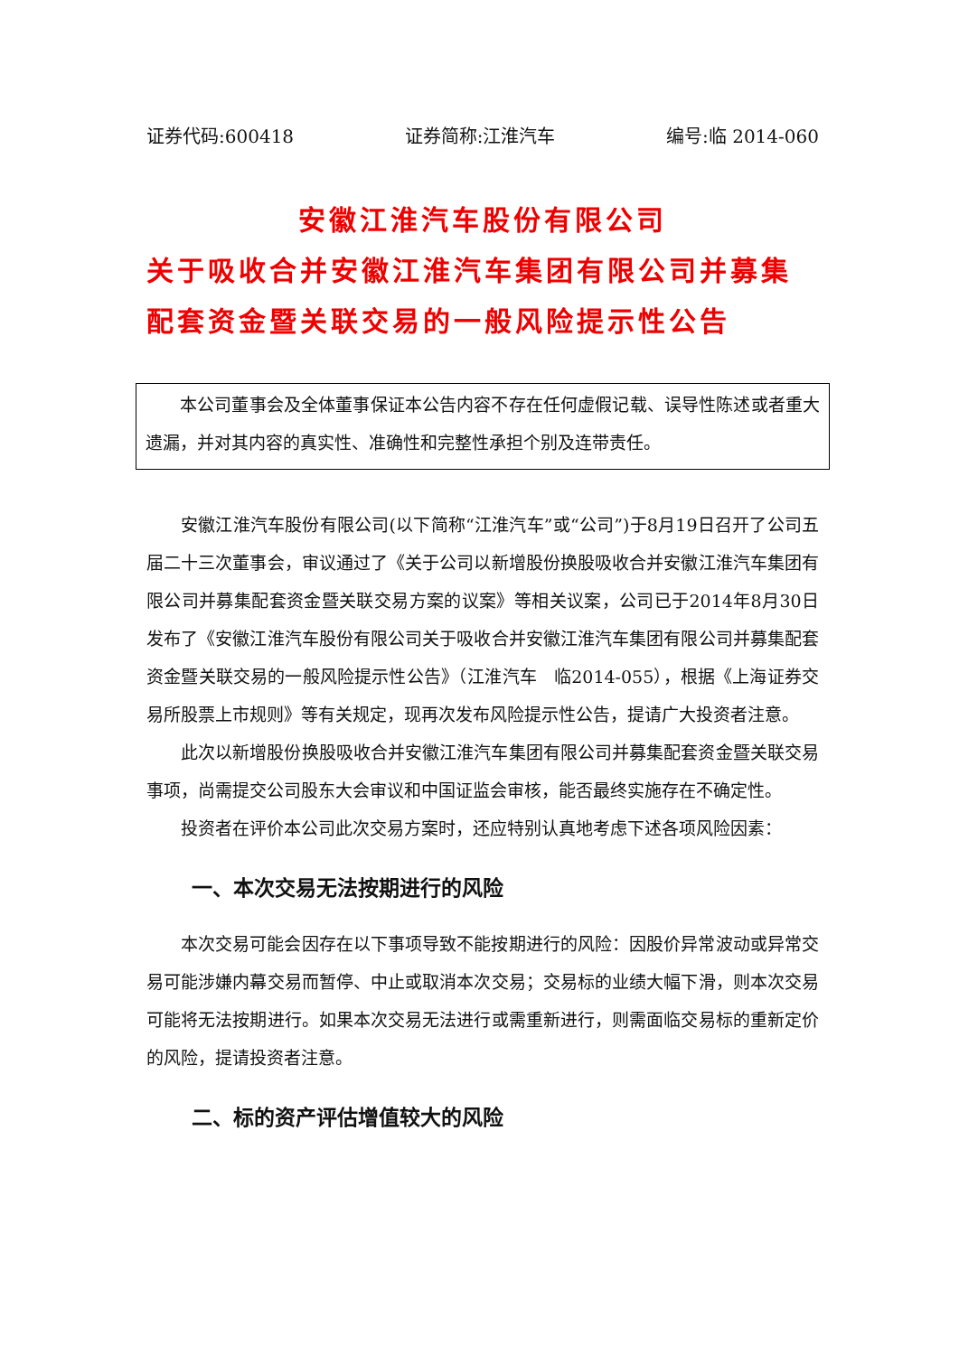证券代码:600418 证券简称:江淮汽车 编号:临 2014-060
安徽江淮汽车股份有限公司
关于吸收合并安徽江淮汽车集团有限公司并募集配套资金暨关联交易的一般风险提示性公告
本公司董事会及全体董事保证本公告内容不存在任何虚假记载、误导性陈述或者重大遗漏，并对其内容的真实性、准确性和完整性承担个别及连带责任。
安徽江淮汽车股份有限公司(以下简称“江淮汽车”或“公司”)于8月19日召开了公司五届二十三次董事会，审议通过了《关于公司以新增股份换股吸收合并安徽江淮汽车集团有限公司并募集配套资金暨关联交易方案的议案》等相关议案，公司已于2014年8月30日发布了《安徽江淮汽车股份有限公司关于吸收合并安徽江淮汽车集团有限公司并募集配套资金暨关联交易的一般风险提示性公告》（江淮汽车　临2014-055），根据《上海证券交易所股票上市规则》等有关规定，现再次发布风险提示性公告，提请广大投资者注意。
此次以新增股份换股吸收合并安徽江淮汽车集团有限公司并募集配套资金暨关联交易事项，尚需提交公司股东大会审议和中国证监会审核，能否最终实施存在不确定性。
投资者在评价本公司此次交易方案时，还应特别认真地考虑下述各项风险因素：
一、本次交易无法按期进行的风险
本次交易可能会因存在以下事项导致不能按期进行的风险：因股价异常波动或异常交易可能涉嫌内幕交易而暂停、中止或取消本次交易；交易标的业绩大幅下滑，则本次交易可能将无法按期进行。如果本次交易无法进行或需重新进行，则需面临交易标的重新定价的风险，提请投资者注意。
二、标的资产评估增值较大的风险